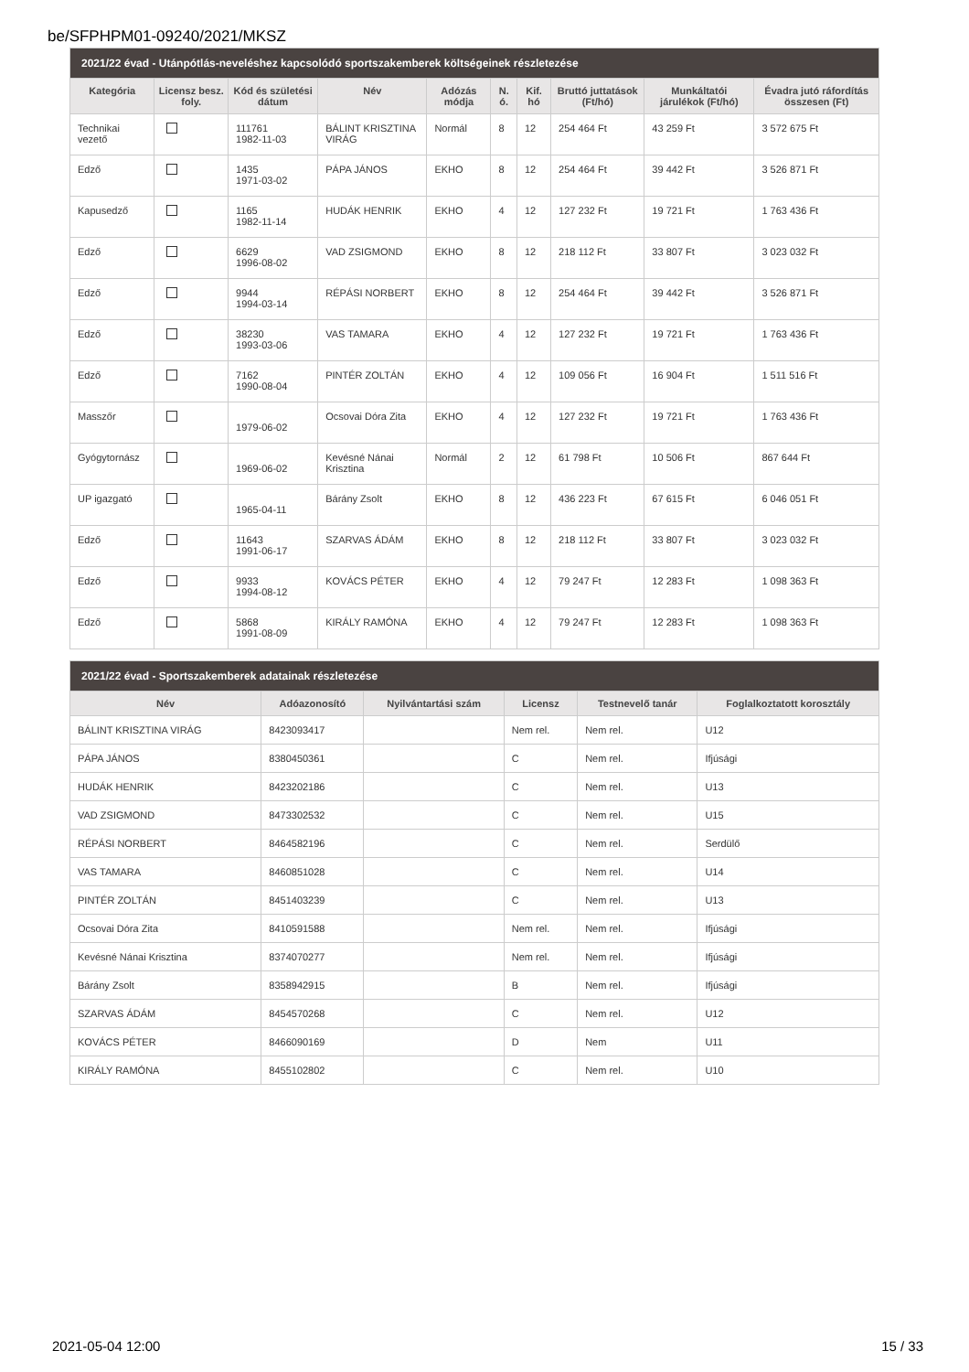be/SFPHPM01-09240/2021/MKSZ
| 2021/22 évad - Utánpótlás-neveléshez kapcsolódó sportszakemberek költségeinek részletezése | | | | | | | | | |
| --- | --- | --- | --- | --- | --- | --- | --- | --- | --- |
| Kategória | Licensz besz. foly. | Kód és születési dátum | Név | Adózás módja | N. ó. | Kif. hó | Bruttó juttatások (Ft/hó) | Munkáltatói járulékok (Ft/hó) | Évadra jutó ráfordítás összesen (Ft) |
| Technikai vezető | | 111761 1982-11-03 | BÁLINT KRISZTINA VIRÁG | Normál | 8 | 12 | 254 464 Ft | 43 259 Ft | 3 572 675 Ft |
| Edző | | 1435 1971-03-02 | PÁPA JÁNOS | EKHO | 8 | 12 | 254 464 Ft | 39 442 Ft | 3 526 871 Ft |
| Kapusedző | | 1165 1982-11-14 | HUDÁK HENRIK | EKHO | 4 | 12 | 127 232 Ft | 19 721 Ft | 1 763 436 Ft |
| Edző | | 6629 1996-08-02 | VAD ZSIGMOND | EKHO | 8 | 12 | 218 112 Ft | 33 807 Ft | 3 023 032 Ft |
| Edző | | 9944 1994-03-14 | RÉPÁSI NORBERT | EKHO | 8 | 12 | 254 464 Ft | 39 442 Ft | 3 526 871 Ft |
| Edző | | 38230 1993-03-06 | VAS TAMARA | EKHO | 4 | 12 | 127 232 Ft | 19 721 Ft | 1 763 436 Ft |
| Edző | | 7162 1990-08-04 | PINTÉR ZOLTÁN | EKHO | 4 | 12 | 109 056 Ft | 16 904 Ft | 1 511 516 Ft |
| Masszőr | | 1979-06-02 | Ocsovai Dóra Zita | EKHO | 4 | 12 | 127 232 Ft | 19 721 Ft | 1 763 436 Ft |
| Gyógytornász | | 1969-06-02 | Kevésné Nánai Krisztina | Normál | 2 | 12 | 61 798 Ft | 10 506 Ft | 867 644 Ft |
| UP igazgató | | 1965-04-11 | Bárány Zsolt | EKHO | 8 | 12 | 436 223 Ft | 67 615 Ft | 6 046 051 Ft |
| Edző | | 11643 1991-06-17 | SZARVAS ÁDÁM | EKHO | 8 | 12 | 218 112 Ft | 33 807 Ft | 3 023 032 Ft |
| Edző | | 9933 1994-08-12 | KOVÁCS PÉTER | EKHO | 4 | 12 | 79 247 Ft | 12 283 Ft | 1 098 363 Ft |
| Edző | | 5868 1991-08-09 | KIRÁLY RAMÓNA | EKHO | 4 | 12 | 79 247 Ft | 12 283 Ft | 1 098 363 Ft |
| 2021/22 évad - Sportszakemberek adatainak részletezése | | | | | |
| --- | --- | --- | --- | --- | --- |
| Név | Adóazonosító | Nyilvántartási szám | Licensz | Testnevelő tanár | Foglalkoztatott korosztály |
| BÁLINT KRISZTINA VIRÁG | 8423093417 | | Nem rel. | Nem rel. | U12 |
| PÁPA JÁNOS | 8380450361 | | C | Nem rel. | Ifjúsági |
| HUDÁK HENRIK | 8423202186 | | C | Nem rel. | U13 |
| VAD ZSIGMOND | 8473302532 | | C | Nem rel. | U15 |
| RÉPÁSI NORBERT | 8464582196 | | C | Nem rel. | Serdülő |
| VAS TAMARA | 8460851028 | | C | Nem rel. | U14 |
| PINTÉR ZOLTÁN | 8451403239 | | C | Nem rel. | U13 |
| Ocsovai Dóra Zita | 8410591588 | | Nem rel. | Nem rel. | Ifjúsági |
| Kevésné Nánai Krisztina | 8374070277 | | Nem rel. | Nem rel. | Ifjúsági |
| Bárány Zsolt | 8358942915 | | B | Nem rel. | Ifjúsági |
| SZARVAS ÁDÁM | 8454570268 | | C | Nem rel. | U12 |
| KOVÁCS PÉTER | 8466090169 | | D | Nem | U11 |
| KIRÁLY RAMÓNA | 8455102802 | | C | Nem rel. | U10 |
2021-05-04 12:00 15 / 33